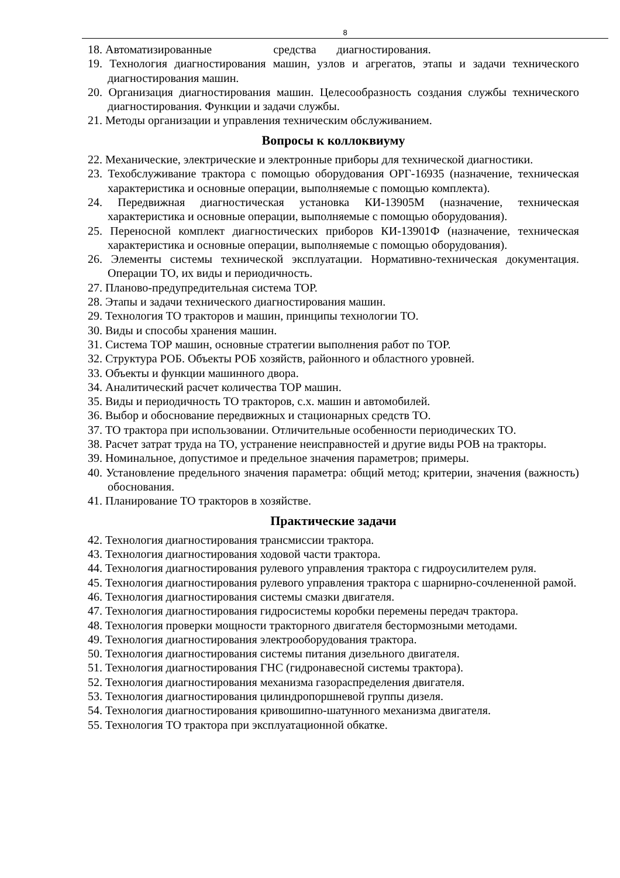8
18. Автоматизированные средства диагностирования.
19. Технология диагностирования машин, узлов и агрегатов, этапы и задачи технического диагностирования машин.
20. Организация диагностирования машин. Целесообразность создания службы технического диагностирования. Функции и задачи службы.
21. Методы организации и управления техническим обслуживанием.
Вопросы к коллоквиуму
22. Механические, электрические и электронные приборы для технической диагностики.
23. Техобслуживание трактора с помощью оборудования ОРГ-16935 (назначение, техническая характеристика и основные операции, выполняемые с помощью комплекта).
24. Передвижная диагностическая установка КИ-13905М (назначение, техническая характеристика и основные операции, выполняемые с помощью оборудования).
25. Переносной комплект диагностических приборов КИ-13901Ф (назначение, техническая характеристика и основные операции, выполняемые с помощью оборудования).
26. Элементы системы технической эксплуатации. Нормативно-техническая документация. Операции ТО, их виды и периодичность.
27. Планово-предупредительная система ТОР.
28. Этапы и задачи технического диагностирования машин.
29. Технология ТО тракторов и машин, принципы технологии ТО.
30. Виды и способы хранения машин.
31. Система ТОР машин, основные стратегии выполнения работ по ТОР.
32. Структура РОБ. Объекты РОБ хозяйств, районного и областного уровней.
33. Объекты и функции машинного двора.
34. Аналитический расчет количества ТОР машин.
35. Виды и периодичность ТО тракторов, с.х. машин и автомобилей.
36. Выбор и обоснование передвижных и стационарных средств ТО.
37. ТО трактора при использовании. Отличительные особенности периодических ТО.
38. Расчет затрат труда на ТО, устранение неисправностей и другие виды РОВ на тракторы.
39. Номинальное, допустимое и предельное значения параметров; примеры.
40. Установление предельного значения параметра: общий метод; критерии, значения (важность) обоснования.
41. Планирование ТО тракторов в хозяйстве.
Практические задачи
42. Технология диагностирования трансмиссии трактора.
43. Технология диагностирования ходовой части трактора.
44. Технология диагностирования рулевого управления трактора с гидроусилителем руля.
45. Технология диагностирования рулевого управления трактора с шарнирно-сочлененной рамой.
46. Технология диагностирования системы смазки двигателя.
47. Технология диагностирования гидросистемы коробки перемены передач трактора.
48. Технология проверки мощности тракторного двигателя бестормозными методами.
49. Технология диагностирования электрооборудования трактора.
50. Технология диагностирования системы питания дизельного двигателя.
51. Технология диагностирования ГНС (гидронавесной системы трактора).
52. Технология диагностирования механизма газораспределения двигателя.
53. Технология диагностирования цилиндропоршневой группы дизеля.
54. Технология диагностирования кривошипно-шатунного механизма двигателя.
55. Технология ТО трактора при эксплуатационной обкатке.